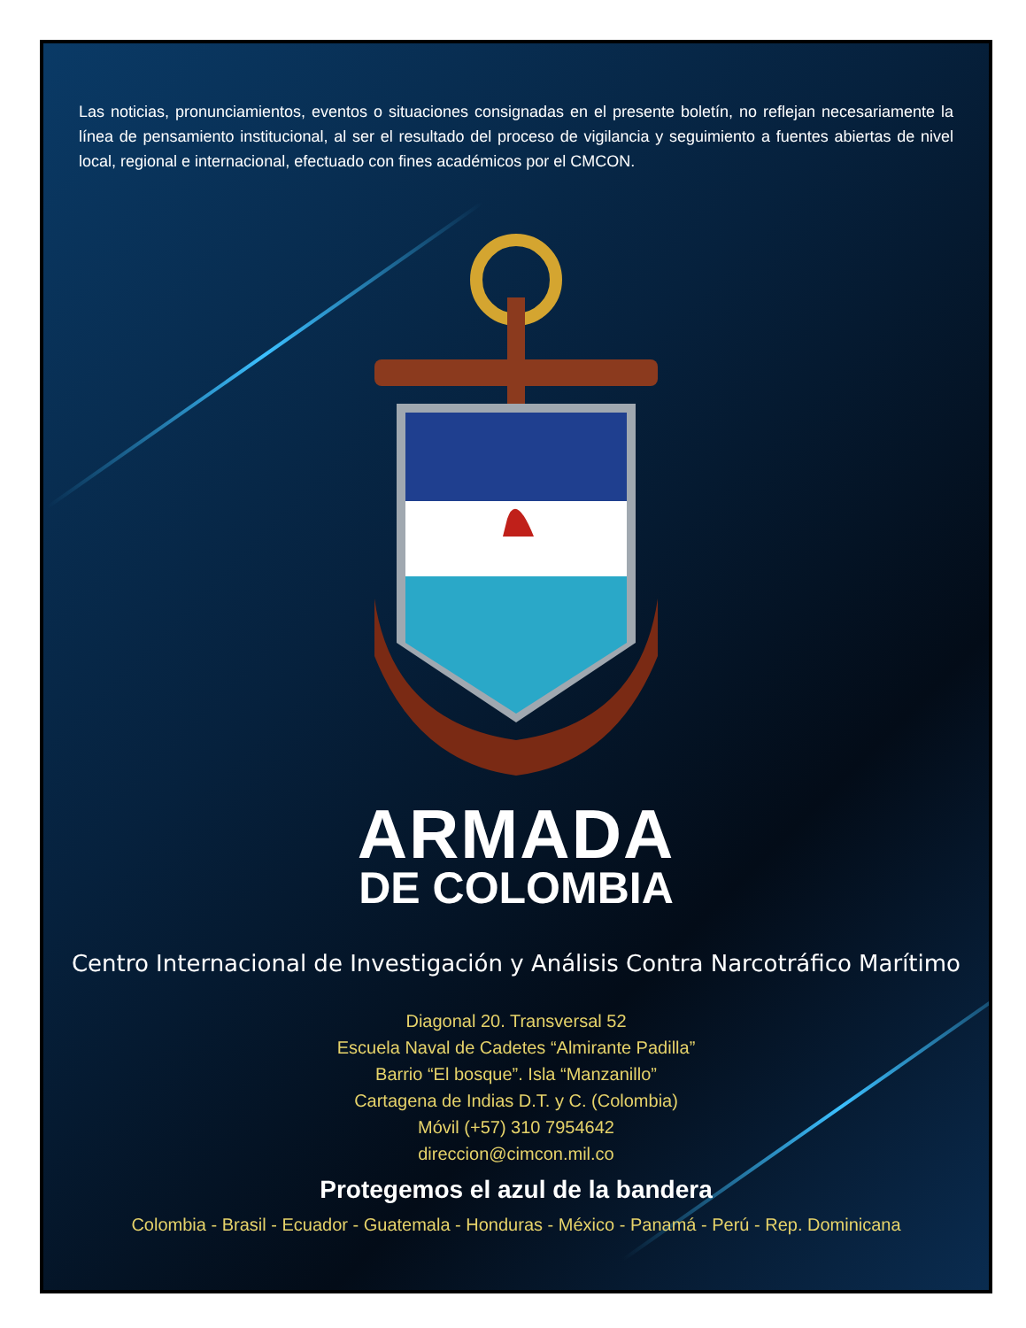Las noticias, pronunciamientos, eventos o situaciones consignadas en el presente boletín, no reflejan necesariamente la línea de pensamiento institucional, al ser el resultado del proceso de vigilancia y seguimiento a fuentes abiertas de nivel local, regional e internacional, efectuado con fines académicos por el CMCON.
ARMADA
DE COLOMBIA
Centro Internacional de Investigación y Análisis Contra Narcotráfico Marítimo
Diagonal 20. Transversal 52
Escuela Naval de Cadetes “Almirante Padilla”
Barrio “El bosque”. Isla “Manzanillo”
Cartagena de Indias D.T. y C. (Colombia)
Móvil (+57) 310 7954642
direccion@cimcon.mil.co
Protegemos el azul de la bandera
Colombia - Brasil - Ecuador - Guatemala - Honduras - México - Panamá - Perú - Rep. Dominicana